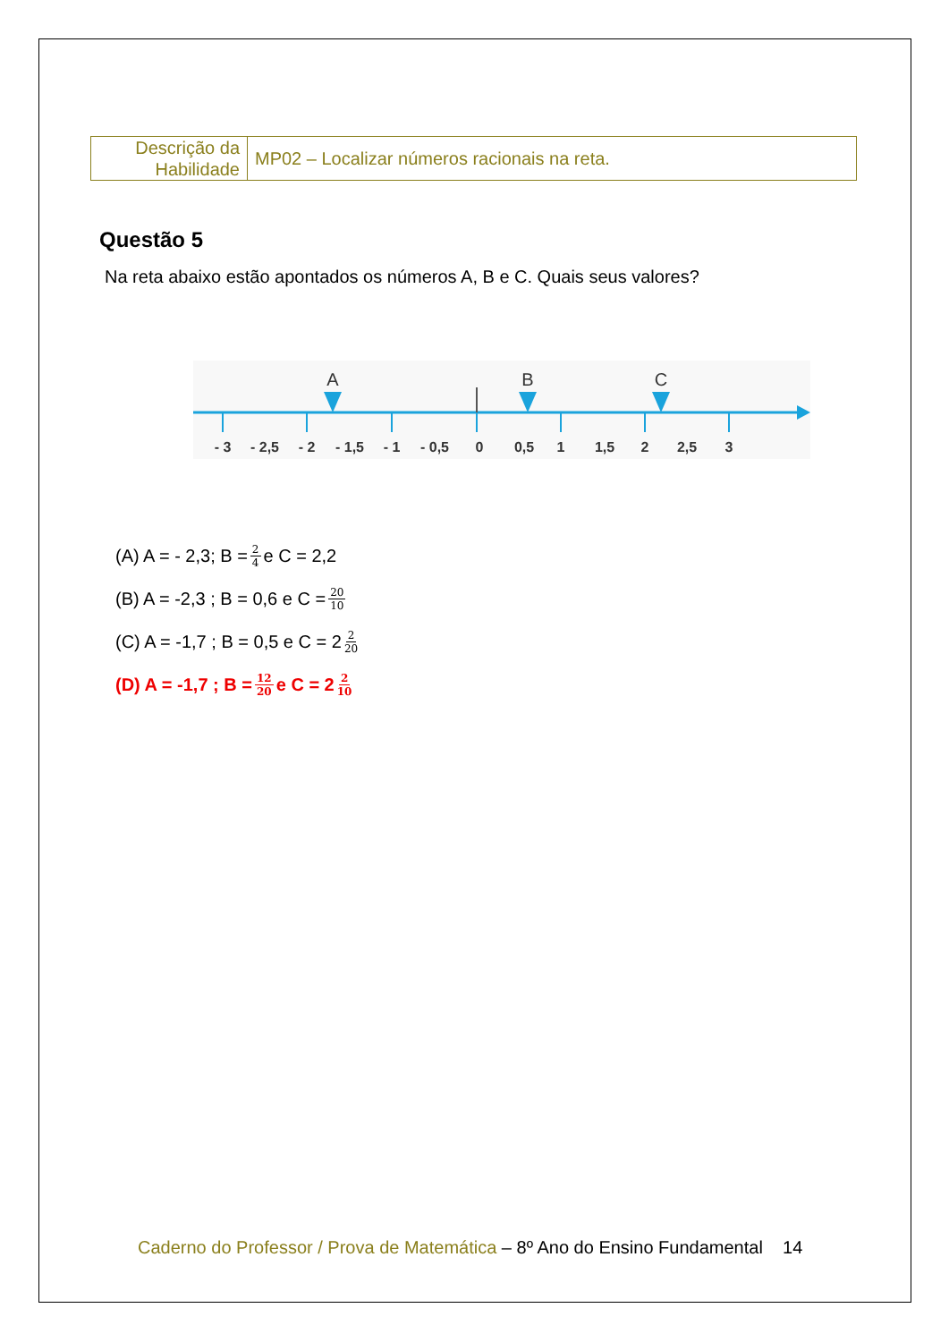| Descrição da Habilidade | MP02 – Localizar números racionais na reta. |
Questão 5
Na reta abaixo estão apontados os números A, B e C. Quais seus valores?
A
B
C
- 3
- 2,5
- 2
- 1,5
- 1
- 0,5
0
0,5
1
1,5
2
2,5
3
(A) A = - 2,3; B = 2 4 e C = 2,2
(B) A = -2,3 ; B = 0,6 e C = 20 10
(C) A = -1,7 ; B = 0,5 e C = 2 2 20
(D) A = -1,7 ; B = 12 20 e C = 2 2 10
Caderno do Professor / Prova de Matemática – 8º Ano do Ensino Fundamental 14